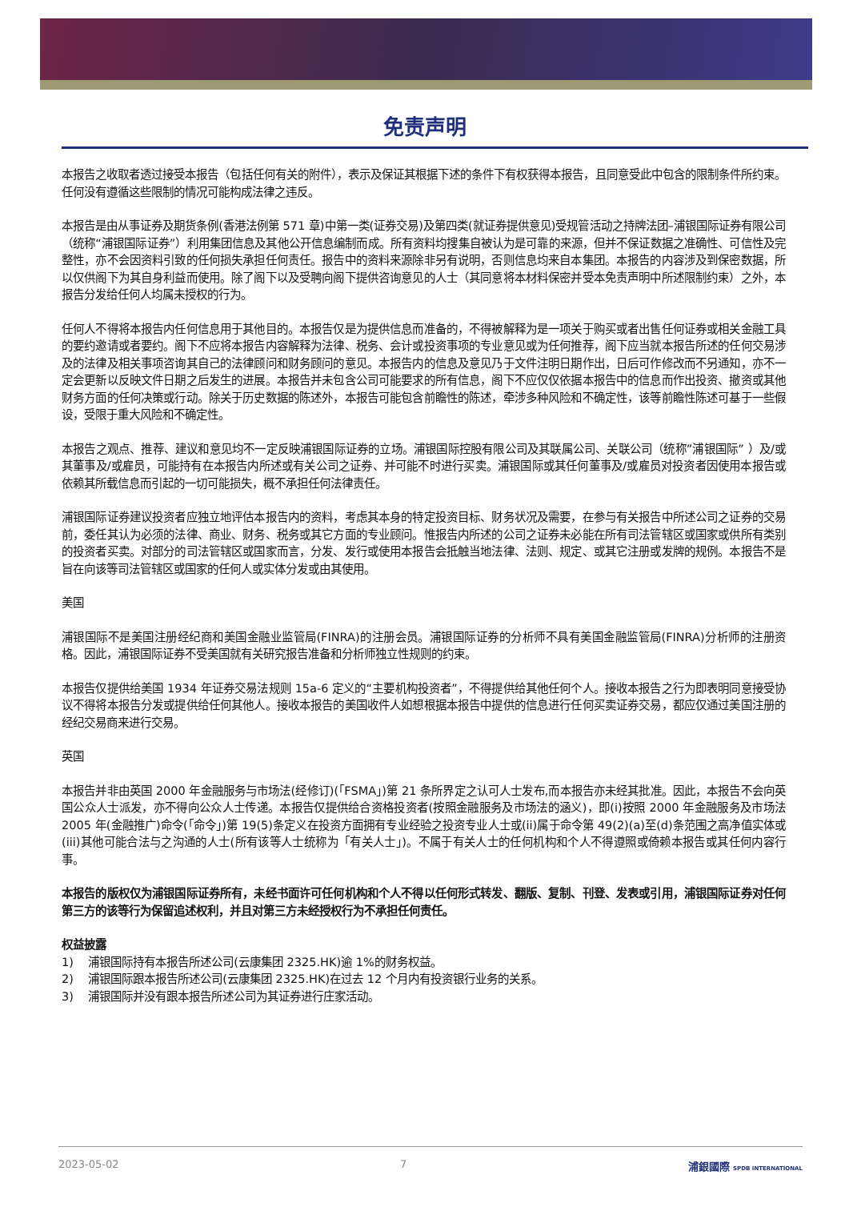免责声明
本报告之收取者透过接受本报告（包括任何有关的附件），表示及保证其根据下述的条件下有权获得本报告，且同意受此中包含的限制条件所约束。任何没有遵循这些限制的情况可能构成法律之违反。
本报告是由从事证券及期货条例(香港法例第 571 章)中第一类(证券交易)及第四类(就证券提供意见)受规管活动之持牌法团–浦银国际证券有限公司 （统称“浦银国际证券”）利用集团信息及其他公开信息编制而成。所有资料均搜集自被认为是可靠的来源，但并不保证数据之准确性、可信性及完整性，亦不会因资料引致的任何损失承担任何责任。报告中的资料来源除非另有说明，否则信息均来自本集团。本报告的内容涉及到保密数据，所以仅供阁下为其自身利益而使用。除了阁下以及受聘向阁下提供咨询意见的人士（其同意将本材料保密并受本免责声明中所述限制约束）之外，本报告分发给任何人均属未授权的行为。
任何人不得将本报告内任何信息用于其他目的。本报告仅是为提供信息而准备的，不得被解释为是一项关于购买或者出售任何证券或相关金融工具的要约邀请或者要约。阁下不应将本报告内容解释为法律、税务、会计或投资事项的专业意见或为任何推荐，阁下应当就本报告所述的任何交易涉及的法律及相关事项咨询其自己的法律顾问和财务顾问的意见。本报告内的信息及意见乃于文件注明日期作出，日后可作修改而不另通知，亦不一定会更新以反映文件日期之后发生的进展。本报告并未包含公司可能要求的所有信息，阁下不应仅仅依据本报告中的信息而作出投资、撤资或其他财务方面的任何决策或行动。除关于历史数据的陈述外，本报告可能包含前瞻性的陈述，牵涉多种风险和不确定性，该等前瞻性陈述可基于一些假设，受限于重大风险和不确定性。
本报告之观点、推荐、建议和意见均不一定反映浦银国际证券的立场。浦银国际控股有限公司及其联属公司、关联公司（统称”浦银国际” ）及/或其董事及/或雇员，可能持有在本报告内所述或有关公司之证券、并可能不时进行买卖。浦银国际或其任何董事及/或雇员对投资者因使用本报告或依赖其所载信息而引起的一切可能损失，概不承担任何法律责任。
浦银国际证券建议投资者应独立地评估本报告内的资料，考虑其本身的特定投资目标、财务状况及需要，在参与有关报告中所述公司之证券的交易前，委任其认为必须的法律、商业、财务、税务或其它方面的专业顾问。惟报告内所述的公司之证券未必能在所有司法管辖区或国家或供所有类别的投资者买卖。对部分的司法管辖区或国家而言，分发、发行或使用本报告会抵触当地法律、法则、规定、或其它注册或发牌的规例。本报告不是旨在向该等司法管辖区或国家的任何人或实体分发或由其使用。
美国
浦银国际不是美国注册经纪商和美国金融业监管局(FINRA)的注册会员。浦银国际证券的分析师不具有美国金融监管局(FINRA)分析师的注册资格。因此，浦银国际证券不受美国就有关研究报告准备和分析师独立性规则的约束。
本报告仅提供给美国 1934 年证券交易法规则 15a-6 定义的“主要机构投资者”，不得提供给其他任何个人。接收本报告之行为即表明同意接受协议不得将本报告分发或提供给任何其他人。接收本报告的美国收件人如想根据本报告中提供的信息进行任何买卖证券交易，都应仅通过美国注册的经纪交易商来进行交易。
英国
本报告并非由英国 2000 年金融服务与市场法(经修订)(「FSMA」)第 21 条所界定之认可人士发布,而本报告亦未经其批准。因此，本报告不会向英国公众人士派发，亦不得向公众人士传递。本报告仅提供给合资格投资者(按照金融服务及市场法的涵义)，即(i)按照 2000 年金融服务及市场法 2005 年(金融推广)命令(「命令」)第 19(5)条定义在投资方面拥有专业经验之投资专业人士或(ii)属于命令第 49(2)(a)至(d)条范围之高净值实体或(iii)其他可能合法与之沟通的人士(所有该等人士统称为「有关人士」)。不属于有关人士的任何机构和个人不得遵照或倚赖本报告或其任何内容行事。
本报告的版权仅为浦银国际证券所有，未经书面许可任何机构和个人不得以任何形式转发、翻版、复制、刊登、发表或引用，浦银国际证券对任何第三方的该等行为保留追述权利，并且对第三方未经授权行为不承担任何责任。
权益披露
1) 浦银国际持有本报告所述公司(云康集团 2325.HK)逾 1%的财务权益。
2) 浦银国际跟本报告所述公司(云康集团 2325.HK)在过去 12 个月内有投资银行业务的关系。
3) 浦银国际并没有跟本报告所述公司为其证券进行庄家活动。
2023-05-02 7 浦銀國際 SPDB INTERNATIONAL